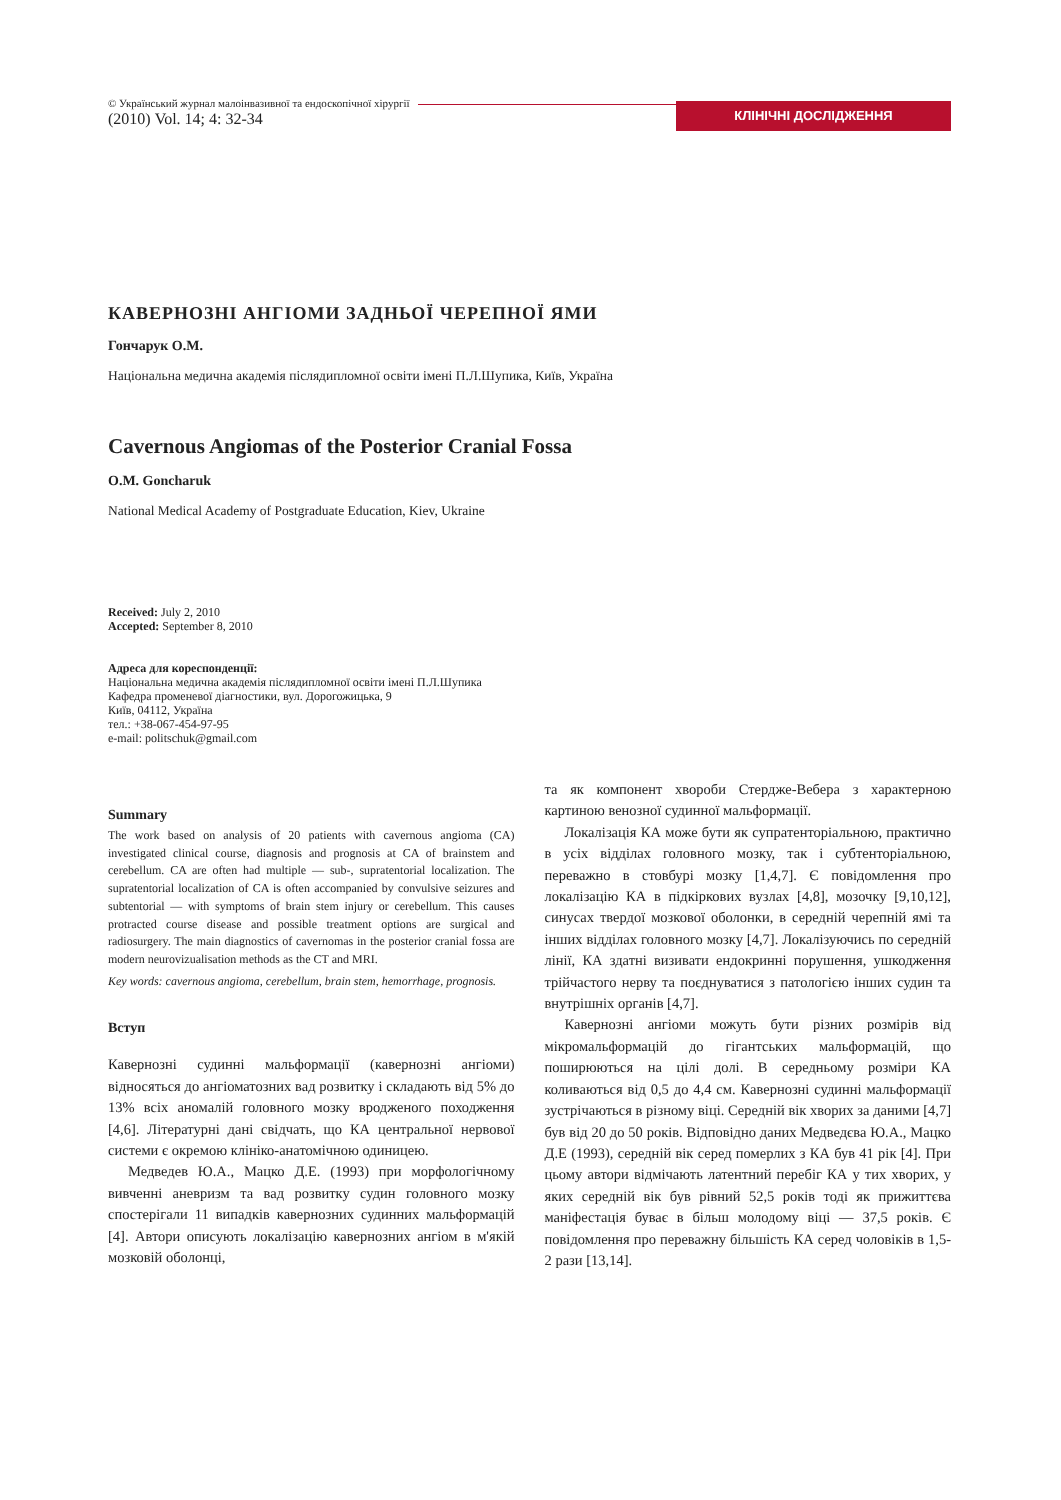© Український журнал малоінвазивної та ендоскопічної хірургії
(2010) Vol. 14; 4: 32-34
КЛІНІЧНІ ДОСЛІДЖЕННЯ
КАВЕРНОЗНІ АНГІОМИ ЗАДНЬОЇ ЧЕРЕПНОЇ ЯМИ
Гончарук О.М.
Національна медична академія післядипломної освіти імені П.Л.Шупика, Київ, Україна
Cavernous Angiomas of the Posterior Cranial Fossa
O.M. Goncharuk
National Medical Academy of Postgraduate Education, Kiev, Ukraine
Received: July 2, 2010
Accepted: September 8, 2010
Адреса для кореспонденції:
Національна медична академія післядипломної освіти імені П.Л.Шупика
Кафедра променевої діагностики, вул. Дорогожицька, 9
Київ, 04112, Україна
тел.: +38-067-454-97-95
e-mail: politschuk@gmail.com
Summary
The work based on analysis of 20 patients with cavernous angioma (CA) investigated clinical course, diagnosis and prognosis at CA of brainstem and cerebellum. CA are often had multiple — sub-, supratentorial localization. The supratentorial localization of CA is often accompanied by convulsive seizures and subtentorial — with symptoms of brain stem injury or cerebellum. This causes protracted course disease and possible treatment options are surgical and radiosurgery. The main diagnostics of cavernomas in the posterior cranial fossa are modern neurovizualisation methods as the CT and MRI.
Key words: cavernous angioma, cerebellum, brain stem, hemorrhage, prognosis.
Вступ
Кавернозні судинні мальформації (кавернозні ангіоми) відносяться до ангіоматозних вад розвитку і складають від 5% до 13% всіх аномалій головного мозку вродженого походження [4,6]. Літературні дані свідчать, що КА центральної нервової системи є окремою клініко-анатомічною одиницею.
Медведев Ю.А., Мацко Д.Е. (1993) при морфологічному вивченні аневризм та вад розвитку судин головного мозку спостерігали 11 випадків кавернозних судинних мальформацій [4]. Автори описують локалізацію кавернозних ангіом в м'якій мозковій оболонці,
та як компонент хвороби Стердже-Вебера з характерною картиною венозної судинної мальформації.
Локалізація КА може бути як супратенторіальною, практично в усіх відділах головного мозку, так і субтенторіальною, переважно в стовбурі мозку [1,4,7]. Є повідомлення про локалізацію КА в підкіркових вузлах [4,8], мозочку [9,10,12], синусах твердої мозкової оболонки, в середній черепній ямі та інших відділах головного мозку [4,7]. Локалізуючись по середній лінії, КА здатні визивати ендокринні порушення, ушкодження трійчастого нерву та поєднуватися з патологією інших судин та внутрішніх органів [4,7].
Кавернозні ангіоми можуть бути різних розмірів від мікромальформацій до гігантських мальформацій, що поширюються на цілі долі. В середньому розміри КА коливаються від 0,5 до 4,4 см. Кавернозні судинні мальформації зустрічаються в різному віці. Середній вік хворих за даними [4,7] був від 20 до 50 років. Відповідно даних Медведєва Ю.А., Мацко Д.Е (1993), середній вік серед померлих з КА був 41 рік [4]. При цьому автори відмічають латентний перебіг КА у тих хворих, у яких середній вік був рівний 52,5 років тоді як прижиттєва маніфестація буває в більш молодому віці — 37,5 років. Є повідомлення про переважну більшість КА серед чоловіків в 1,5-2 рази [13,14].